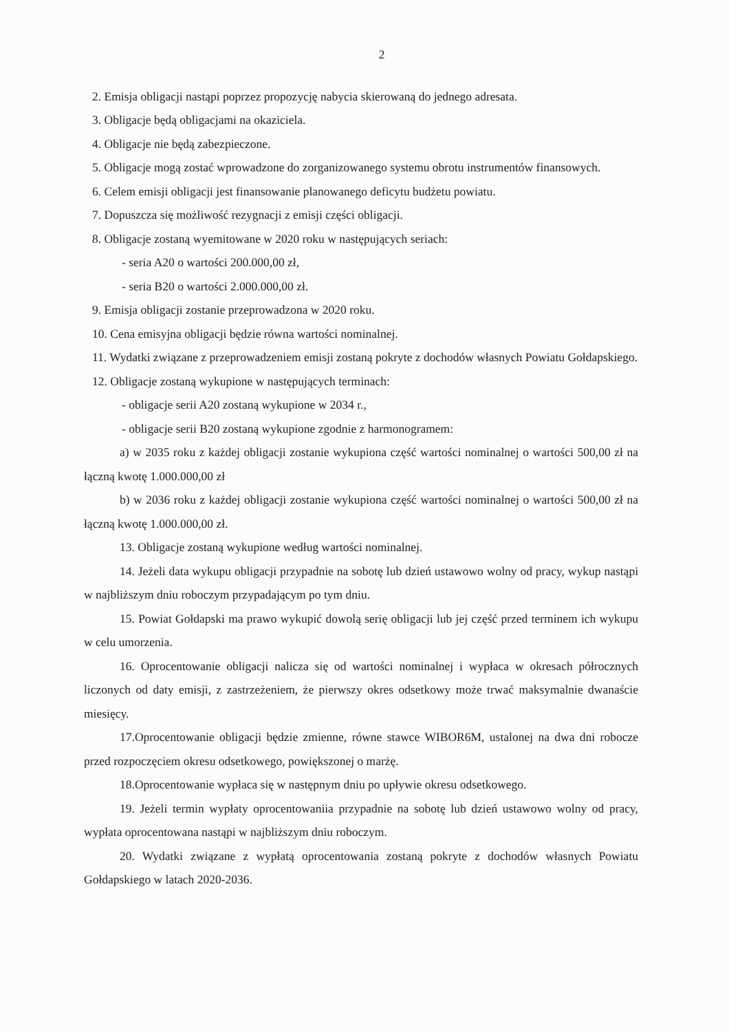2
2. Emisja obligacji nastąpi poprzez propozycję nabycia skierowaną do jednego adresata.
3. Obligacje będą obligacjami na okaziciela.
4. Obligacje nie będą zabezpieczone.
5. Obligacje mogą zostać wprowadzone do zorganizowanego systemu obrotu instrumentów finansowych.
6. Celem emisji obligacji jest finansowanie planowanego deficytu budżetu powiatu.
7. Dopuszcza się możliwość rezygnacji z emisji części obligacji.
8. Obligacje zostaną wyemitowane w 2020 roku w następujących seriach:
- seria A20 o wartości 200.000,00 zł,
- seria B20 o wartości 2.000.000,00 zł.
9. Emisja obligacji zostanie przeprowadzona w 2020 roku.
10. Cena emisyjna obligacji będzie równa wartości nominalnej.
11. Wydatki związane z przeprowadzeniem emisji zostaną pokryte z dochodów własnych Powiatu Gołdapskiego.
12. Obligacje zostaną wykupione w następujących terminach:
- obligacje serii A20 zostaną wykupione w 2034 r.,
- obligacje serii B20 zostaną wykupione zgodnie z harmonogramem:
a) w 2035 roku z każdej obligacji zostanie wykupiona część wartości nominalnej o wartości 500,00 zł na łączną kwotę 1.000.000,00 zł
b) w 2036 roku z każdej obligacji zostanie wykupiona część wartości nominalnej o wartości 500,00 zł na łączną kwotę 1.000.000,00 zł.
13. Obligacje zostaną wykupione według wartości nominalnej.
14. Jeżeli data wykupu obligacji przypadnie na sobotę lub dzień ustawowo wolny od pracy, wykup nastąpi w najbliższym dniu roboczym przypadającym po tym dniu.
15. Powiat Gołdapski ma prawo wykupić dowolą serię obligacji lub jej część przed terminem ich wykupu w celu umorzenia.
16. Oprocentowanie obligacji nalicza się od wartości nominalnej i wypłaca w okresach półrocznych liczonych od daty emisji, z zastrzeżeniem, że pierwszy okres odsetkowy może trwać maksymalnie dwanaście miesięcy.
17.Oprocentowanie obligacji będzie zmienne, równe stawce WIBOR6M, ustalonej na dwa dni robocze przed rozpoczęciem okresu odsetkowego, powiększonej o marżę.
18.Oprocentowanie wypłaca się w następnym dniu po upływie okresu odsetkowego.
19. Jeżeli termin wypłaty oprocentowaniia przypadnie na sobotę lub dzień ustawowo wolny od pracy, wypłata oprocentowana nastąpi w najbliższym dniu roboczym.
20. Wydatki związane z wypłatą oprocentowania zostaną pokryte z dochodów własnych Powiatu Gołdapskiego w latach 2020-2036.